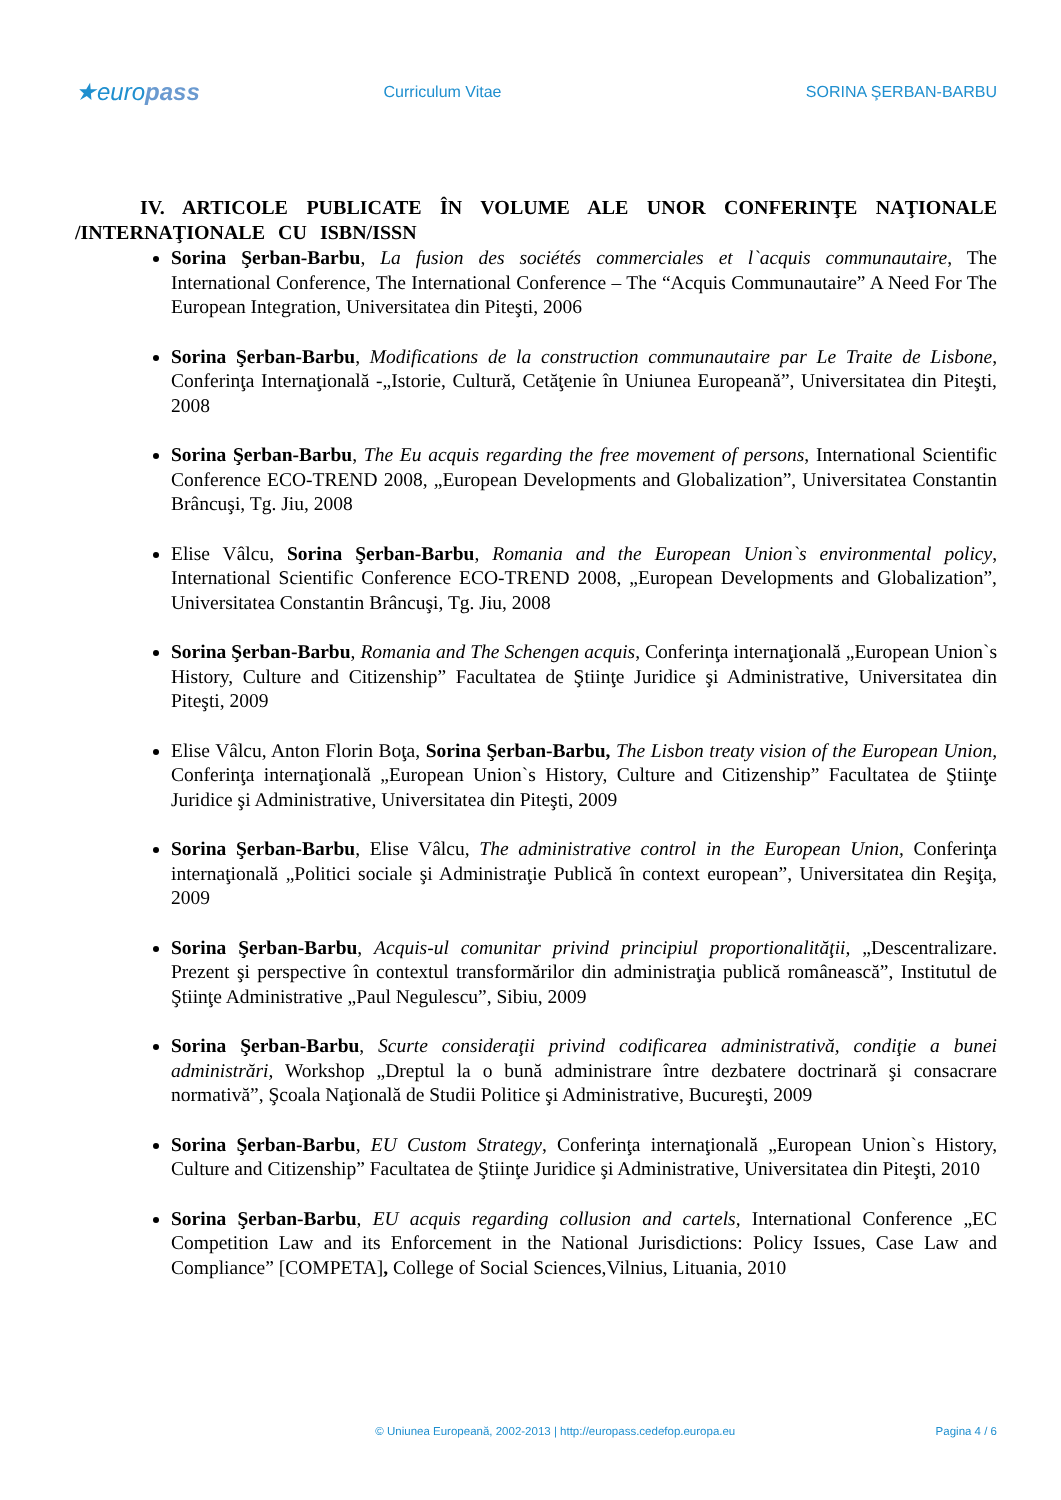★europass
Curriculum Vitae SORINA ŞERBAN-BARBU
IV. ARTICOLE PUBLICATE ÎN VOLUME ALE UNOR CONFERINŢE NAŢIONALE /INTERNAŢIONALE CU ISBN/ISSN
Sorina Şerban-Barbu, La fusion des sociétés commerciales et l`acquis communautaire, The International Conference, The International Conference – The “Acquis Communautaire” A Need For The European Integration, Universitatea din Piteşti, 2006
Sorina Şerban-Barbu, Modifications de la construction communautaire par Le Traite de Lisbone, Conferinţa Internaţională -„Istorie, Cultură, Cetăţenie în Uniunea Europeană”, Universitatea din Piteşti, 2008
Sorina Şerban-Barbu, The Eu acquis regarding the free movement of persons, International Scientific Conference ECO-TREND 2008, „European Developments and Globalization”, Universitatea Constantin Brâncuşi, Tg. Jiu, 2008
Elise Vâlcu, Sorina Şerban-Barbu, Romania and the European Union`s environmental policy, International Scientific Conference ECO-TREND 2008, „European Developments and Globalization”, Universitatea Constantin Brâncuşi, Tg. Jiu, 2008
Sorina Şerban-Barbu, Romania and The Schengen acquis, Conferinţa internaţională „European Union`s History, Culture and Citizenship” Facultatea de Ştiinţe Juridice şi Administrative, Universitatea din Piteşti, 2009
Elise Vâlcu, Anton Florin Boţa, Sorina Şerban-Barbu, The Lisbon treaty vision of the European Union, Conferinţa internaţională „European Union`s History, Culture and Citizenship” Facultatea de Ştiinţe Juridice şi Administrative, Universitatea din Piteşti, 2009
Sorina Şerban-Barbu, Elise Vâlcu, The administrative control in the European Union, Conferinţa internaţională „Politici sociale şi Administraţie Publică în context european”, Universitatea din Reşiţa, 2009
Sorina Şerban-Barbu, Acquis-ul comunitar privind principiul proportionalităţii, „Descentralizare. Prezent şi perspective în contextul transformărilor din administraţia publică românească”, Institutul de Ştiinţe Administrative „Paul Negulescu”, Sibiu, 2009
Sorina Şerban-Barbu, Scurte consideraţii privind codificarea administrativă, condiţie a bunei administrări, Workshop „Dreptul la o bună administrare între dezbatere doctrinară şi consacrare normativă”, Şcoala Naţională de Studii Politice şi Administrative, Bucureşti, 2009
Sorina Şerban-Barbu, EU Custom Strategy, Conferinţa internaţională „European Union`s History, Culture and Citizenship” Facultatea de Ştiinţe Juridice şi Administrative, Universitatea din Piteşti, 2010
Sorina Şerban-Barbu, EU acquis regarding collusion and cartels, International Conference „EC Competition Law and its Enforcement in the National Jurisdictions: Policy Issues, Case Law and Compliance” [COMPETA], College of Social Sciences,Vilnius, Lituania, 2010
© Uniunea Europeană, 2002-2013 | http://europass.cedefop.europa.eu
Pagina 4 / 6